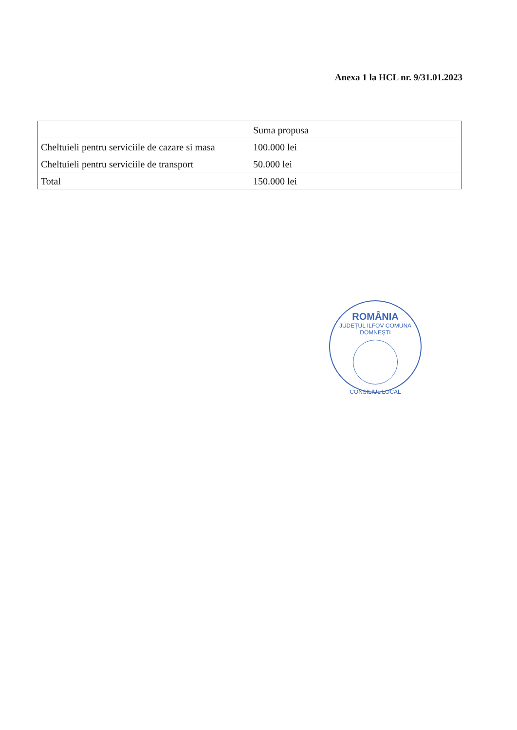Anexa 1 la HCL nr. 9/31.01.2023
| | Suma propusa |
| Cheltuieli pentru serviciile de cazare si masa | 100.000 lei |
| Cheltuieli pentru serviciile de transport | 50.000 lei |
| Total | 150.000 lei |
ROMÂNIA
JUDEȚUL ILFOV COMUNA DOMNEȘTI
CONSILIUL LOCAL